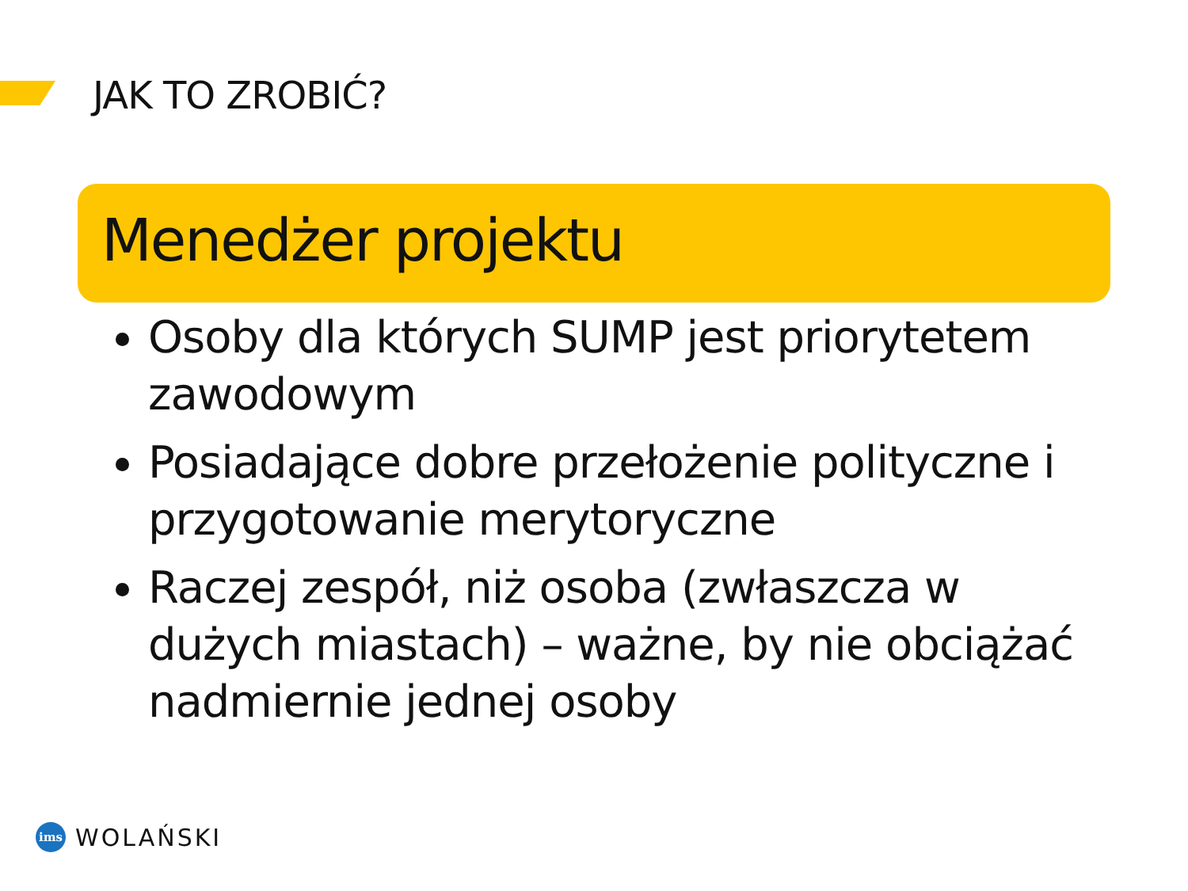JAK TO ZROBIĆ?
Menedżer projektu
Osoby dla których SUMP jest priorytetem zawodowym
Posiadające dobre przełożenie polityczne i przygotowanie merytoryczne
Raczej zespół, niż osoba (zwłaszcza w dużych miastach) – ważne, by nie obciążać nadmiernie jednej osoby
ims
WOLAŃSKI